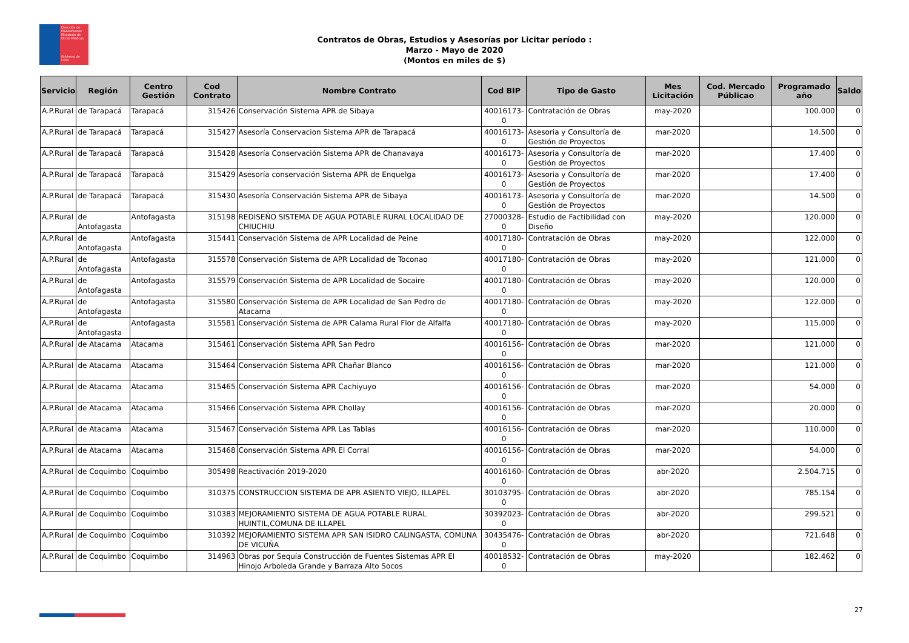Dirección de Planeamiento
Ministerio de Obras Públicas
Gobierno de Chile
Contratos de Obras, Estudios y Asesorías por Licitar período :
Marzo - Mayo de 2020
(Montos en miles de $)
| Servicio | Región | Centro Gestión | Cod Contrato | Nombre Contrato | Cod BIP | Tipo de Gasto | Mes Licitación | Cod. Mercado Públicao | Programado año | Saldo |
| --- | --- | --- | --- | --- | --- | --- | --- | --- | --- | --- |
| A.P.Rural | de Tarapacá | Tarapacá | 315426 | Conservación Sistema APR de Sibaya | 40016173-0 | Contratación de Obras | may-2020 | | 100.000 | 0 |
| A.P.Rural | de Tarapacá | Tarapacá | 315427 | Asesoría Conservacion Sistema APR de Tarapacá | 40016173-0 | Asesoria y Consultoría de Gestión de Proyectos | mar-2020 | | 14.500 | 0 |
| A.P.Rural | de Tarapacá | Tarapacá | 315428 | Asesoría Conservación Sistema APR de Chanavaya | 40016173-0 | Asesoria y Consultoría de Gestión de Proyectos | mar-2020 | | 17.400 | 0 |
| A.P.Rural | de Tarapacá | Tarapacá | 315429 | Asesoría conservación Sistema APR de Enquelga | 40016173-0 | Asesoria y Consultoría de Gestión de Proyectos | mar-2020 | | 17.400 | 0 |
| A.P.Rural | de Tarapacá | Tarapacá | 315430 | Asesoría Conservación Sistema APR de Sibaya | 40016173-0 | Asesoria y Consultoría de Gestión de Proyectos | mar-2020 | | 14.500 | 0 |
| A.P.Rural | de Antofagasta | Antofagasta | 315198 | REDISEÑO SISTEMA DE AGUA POTABLE RURAL LOCALIDAD DE CHIUCHIU | 27000328-0 | Estudio de Factibilidad con Diseño | may-2020 | | 120.000 | 0 |
| A.P.Rural | de Antofagasta | Antofagasta | 315441 | Conservación Sistema de APR Localidad de Peine | 40017180-0 | Contratación de Obras | may-2020 | | 122.000 | 0 |
| A.P.Rural | de Antofagasta | Antofagasta | 315578 | Conservación Sistema de APR Localidad de Toconao | 40017180-0 | Contratación de Obras | may-2020 | | 121.000 | 0 |
| A.P.Rural | de Antofagasta | Antofagasta | 315579 | Conservación Sistema de APR Localidad de Socaire | 40017180-0 | Contratación de Obras | may-2020 | | 120.000 | 0 |
| A.P.Rural | de Antofagasta | Antofagasta | 315580 | Conservación Sistema de APR Localidad de San Pedro de Atacama | 40017180-0 | Contratación de Obras | may-2020 | | 122.000 | 0 |
| A.P.Rural | de Antofagasta | Antofagasta | 315581 | Conservación Sistema de APR Calama Rural Flor de Alfalfa | 40017180-0 | Contratación de Obras | may-2020 | | 115.000 | 0 |
| A.P.Rural | de Atacama | Atacama | 315461 | Conservación Sistema APR San Pedro | 40016156-0 | Contratación de Obras | mar-2020 | | 121.000 | 0 |
| A.P.Rural | de Atacama | Atacama | 315464 | Conservación Sistema APR Chañar Blanco | 40016156-0 | Contratación de Obras | mar-2020 | | 121.000 | 0 |
| A.P.Rural | de Atacama | Atacama | 315465 | Conservación Sistema APR Cachiyuyo | 40016156-0 | Contratación de Obras | mar-2020 | | 54.000 | 0 |
| A.P.Rural | de Atacama | Atacama | 315466 | Conservación Sistema APR Chollay | 40016156-0 | Contratación de Obras | mar-2020 | | 20.000 | 0 |
| A.P.Rural | de Atacama | Atacama | 315467 | Conservación Sistema APR Las Tablas | 40016156-0 | Contratación de Obras | mar-2020 | | 110.000 | 0 |
| A.P.Rural | de Atacama | Atacama | 315468 | Conservación Sistema APR El Corral | 40016156-0 | Contratación de Obras | mar-2020 | | 54.000 | 0 |
| A.P.Rural | de Coquimbo | Coquimbo | 305498 | Reactivación 2019-2020 | 40016160-0 | Contratación de Obras | abr-2020 | | 2.504.715 | 0 |
| A.P.Rural | de Coquimbo | Coquimbo | 310375 | CONSTRUCCION SISTEMA DE APR ASIENTO VIEJO, ILLAPEL | 30103795-0 | Contratación de Obras | abr-2020 | | 785.154 | 0 |
| A.P.Rural | de Coquimbo | Coquimbo | 310383 | MEJORAMIENTO SISTEMA DE AGUA POTABLE RURAL HUINTIL,COMUNA DE ILLAPEL | 30392023-0 | Contratación de Obras | abr-2020 | | 299.521 | 0 |
| A.P.Rural | de Coquimbo | Coquimbo | 310392 | MEJORAMIENTO SISTEMA APR SAN ISIDRO CALINGASTA, COMUNA DE VICUÑA | 30435476-0 | Contratación de Obras | abr-2020 | | 721.648 | 0 |
| A.P.Rural | de Coquimbo | Coquimbo | 314963 | Obras por Sequía Construcción de Fuentes Sistemas APR El Hinojo Arboleda Grande y Barraza Alto Socos | 40018532-0 | Contratación de Obras | may-2020 | | 182.462 | 0 |
27